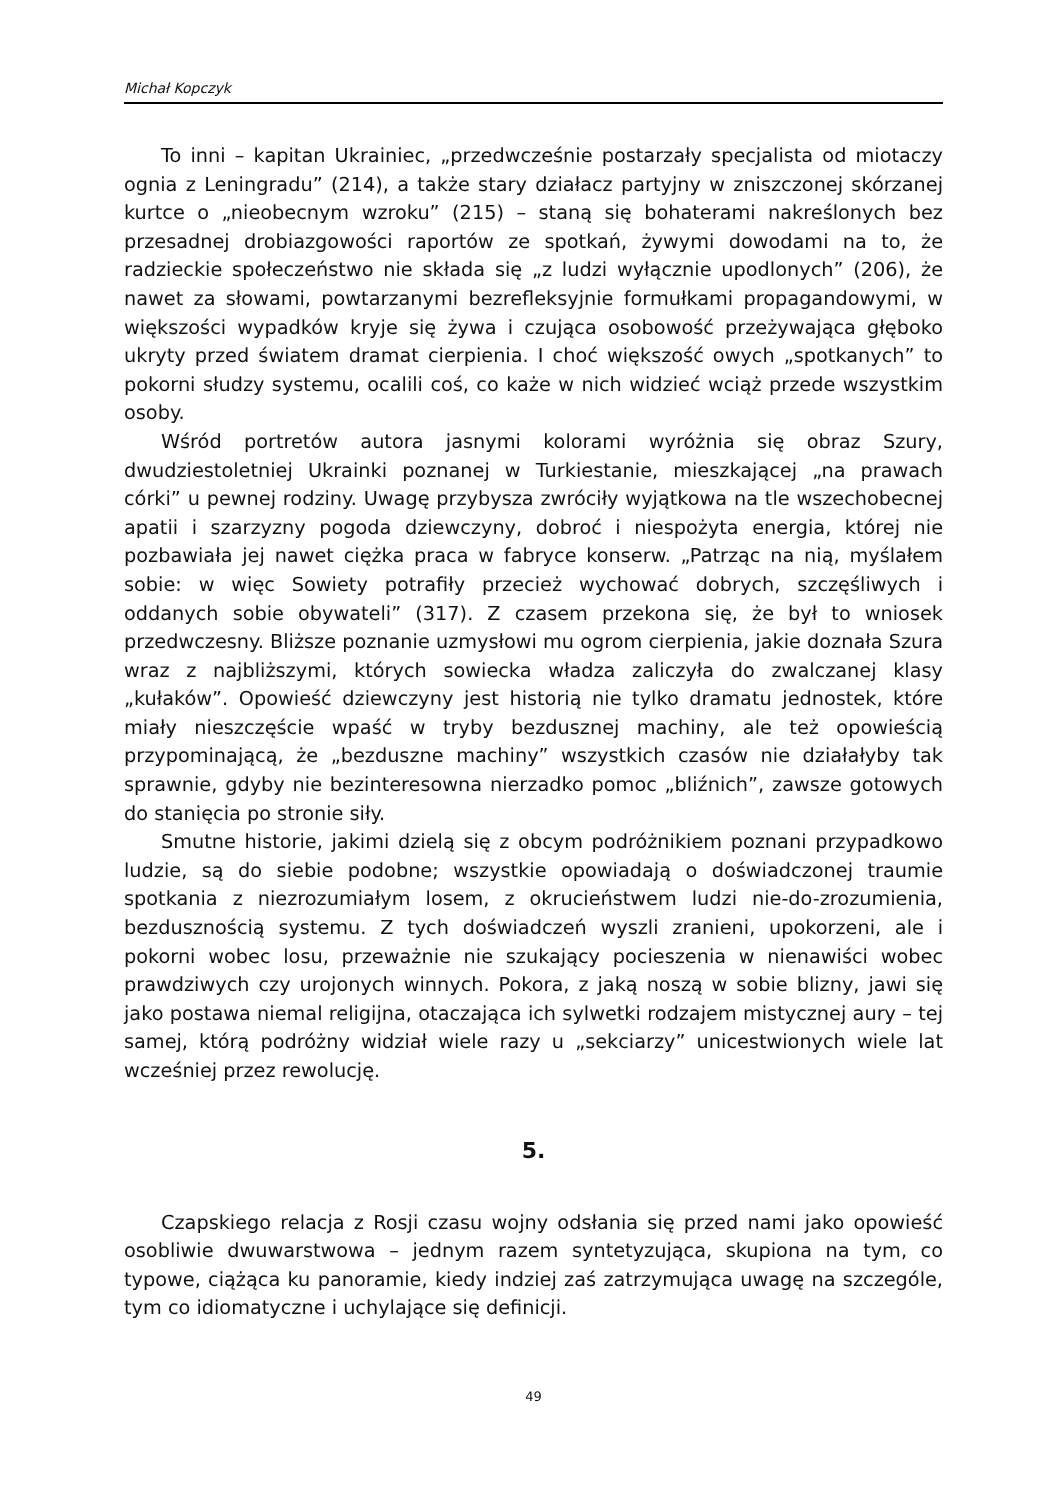Michał Kopczyk
To inni – kapitan Ukrainiec, „przedwcześnie postarzały specjalista od miotaczy ognia z Leningradu” (214), a także stary działacz partyjny w zniszczonej skórzanej kurtce o „nieobecnym wzroku” (215) – staną się bohaterami nakreślonych bez przesadnej drobiazgowości raportów ze spotkań, żywymi dowodami na to, że radzieckie społeczeństwo nie składa się „z ludzi wyłącznie upodlonych” (206), że nawet za słowami, powtarzanymi bezrefleksyjnie formułkami propagandowymi, w większości wypadków kryje się żywa i czująca osobowość przeżywająca głęboko ukryty przed światem dramat cierpienia. I choć większość owych „spotkanych” to pokorni słudzy systemu, ocalili coś, co każe w nich widzieć wciąż przede wszystkim osoby.
Wśród portretów autora jasnymi kolorami wyróżnia się obraz Szury, dwudziestoletniej Ukrainki poznanej w Turkiestanie, mieszkającej „na prawach córki” u pewnej rodziny. Uwagę przybysza zwróciły wyjątkowa na tle wszechobecnej apatii i szarzyzny pogoda dziewczyny, dobroć i niespożyta energia, której nie pozbawiała jej nawet ciężka praca w fabryce konserw. „Patrząc na nią, myślałem sobie: w więc Sowiety potrafiły przecież wychować dobrych, szczęśliwych i oddanych sobie obywateli” (317). Z czasem przekona się, że był to wniosek przedwczesny. Bliższe poznanie uzmysłowi mu ogrom cierpienia, jakie doznała Szura wraz z najbliższymi, których sowiecka władza zaliczyła do zwalczanej klasy „kułaków”. Opowieść dziewczyny jest historią nie tylko dramatu jednostek, które miały nieszczęście wpaść w tryby bezdusznej machiny, ale też opowieścią przypominającą, że „bezduszne machiny” wszystkich czasów nie działałyby tak sprawnie, gdyby nie bezinteresowna nierzadko pomoc „bliźnich”, zawsze gotowych do stanięcia po stronie siły.
Smutne historie, jakimi dzielą się z obcym podróżnikiem poznani przypadkowo ludzie, są do siebie podobne; wszystkie opowiadają o doświadczonej traumie spotkania z niezrozumiałym losem, z okrucieństwem ludzi nie-do-zrozumienia, bezdusznością systemu. Z tych doświadczeń wyszli zranieni, upokorzeni, ale i pokorni wobec losu, przeważnie nie szukający pocieszenia w nienawiści wobec prawdziwych czy urojonych winnych. Pokora, z jaką noszą w sobie blizny, jawi się jako postawa niemal religijna, otaczająca ich sylwetki rodzajem mistycznej aury – tej samej, którą podróżny widział wiele razy u „sekciarzy” unicestwionych wiele lat wcześniej przez rewolucję.
5.
Czapskiego relacja z Rosji czasu wojny odsłania się przed nami jako opowieść osobliwie dwuwarstwowa – jednym razem syntetyzująca, skupiona na tym, co typowe, ciążąca ku panoramie, kiedy indziej zaś zatrzymująca uwagę na szczególe, tym co idiomatyczne i uchylające się definicji.
49